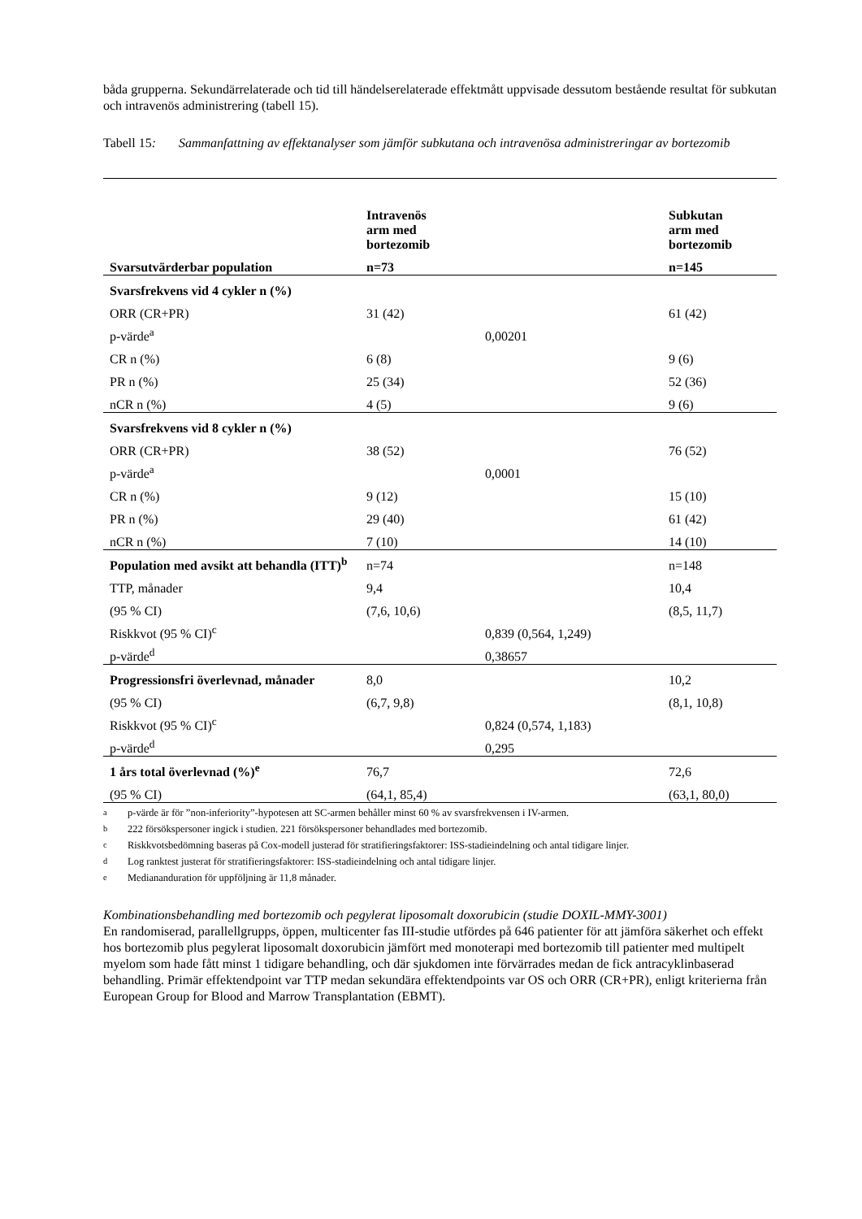båda grupperna. Sekundärrelaterade och tid till händelserelaterade effektmått uppvisade dessutom bestående resultat för subkutan och intravenös administrering (tabell 15).
Tabell 15: Sammanfattning av effektanalyser som jämför subkutana och intravenösa administreringar av bortezomib
| | Intravenös arm med bortezomib | | Subkutan arm med bortezomib |
| --- | --- | --- | --- |
| Svarsutvärderbar population | n=73 | | n=145 |
| Svarsfrekvens vid 4 cykler n (%) | | | |
| ORR (CR+PR) | 31 (42) | | 61 (42) |
| p-värde<sup>a</sup> | | 0,00201 | |
| CR n (%) | 6 (8) | | 9 (6) |
| PR n (%) | 25 (34) | | 52 (36) |
| nCR n (%) | 4 (5) | | 9 (6) |
| Svarsfrekvens vid 8 cykler n (%) | | | |
| ORR (CR+PR) | 38 (52) | | 76 (52) |
| p-värde<sup>a</sup> | | 0,0001 | |
| CR n (%) | 9 (12) | | 15 (10) |
| PR n (%) | 29 (40) | | 61 (42) |
| nCR n (%) | 7 (10) | | 14 (10) |
| Population med avsikt att behandla (ITT)<sup>b</sup> | n=74 | | n=148 |
| TTP, månader | 9,4 | | 10,4 |
| (95 % CI) | (7,6, 10,6) | | (8,5, 11,7) |
| Riskkvot (95 % CI)<sup>c</sup> | | 0,839 (0,564, 1,249) | |
| p-värde<sup>d</sup> | | 0,38657 | |
| Progressionsfri överlevnad, månader | 8,0 | | 10,2 |
| (95 % CI) | (6,7, 9,8) | | (8,1, 10,8) |
| Riskkvot (95 % CI)<sup>c</sup> | | 0,824 (0,574, 1,183) | |
| p-värde<sup>d</sup> | | 0,295 | |
| 1 års total överlevnad (%)<sup>e</sup> | 76,7 | | 72,6 |
| (95 % CI) | (64,1, 85,4) | | (63,1, 80,0) |
<sup>a</sup> p-värde är för ”non-inferiority”-hypotesen att SC-armen behåller minst 60 % av svarsfrekvensen i IV-armen.
<sup>b</sup> 222 försökspersoner ingick i studien. 221 försökspersoner behandlades med bortezomib.
<sup>c</sup> Riskkvotsbedömning baseras på Cox-modell justerad för stratifieringsfaktorer: ISS-stadieindelning och antal tidigare linjer.
<sup>d</sup> Log ranktest justerat för stratifieringsfaktorer: ISS-stadieindelning och antal tidigare linjer.
<sup>e</sup> Mediananduration för uppföljning är 11,8 månader.
Kombinationsbehandling med bortezomib och pegylerat liposomalt doxorubicin (studie DOXIL-MMY-3001)
En randomiserad, parallellgrupps, öppen, multicenter fas III-studie utfördes på 646 patienter för att jämföra säkerhet och effekt hos bortezomib plus pegylerat liposomalt doxorubicin jämfört med monoterapi med bortezomib till patienter med multipelt myelom som hade fått minst 1 tidigare behandling, och där sjukdomen inte förvärrades medan de fick antracyklinbaserad behandling. Primär effektendpoint var TTP medan sekundära effektendpoints var OS och ORR (CR+PR), enligt kriterierna från European Group for Blood and Marrow Transplantation (EBMT).